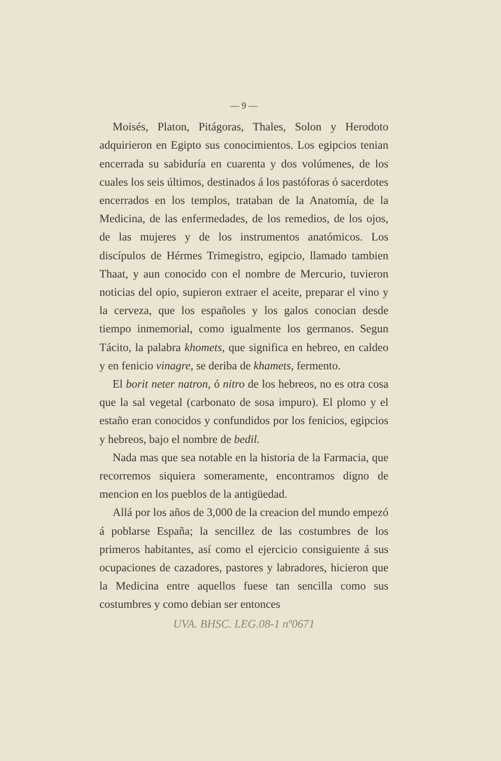— 9 —
Moisés, Platon, Pitágoras, Thales, Solon y Herodoto adquirieron en Egipto sus conocimientos. Los egipcios tenian encerrada su sabiduría en cuarenta y dos volúmenes, de los cuales los seis últimos, destinados á los pastóforas ó sacerdotes encerrados en los templos, trataban de la Anatomía, de la Medicina, de las enfermedades, de los remedios, de los ojos, de las mujeres y de los instrumentos anatómicos. Los discípulos de Hérmes Trimegistro, egipcio, llamado tambien Thaat, y aun conocido con el nombre de Mercurio, tuvieron noticias del opio, supieron extraer el aceite, preparar el vino y la cerveza, que los españoles y los galos conocian desde tiempo inmemorial, como igualmente los germanos. Segun Tácito, la palabra khomets, que significa en hebreo, en caldeo y en fenicio vinagre, se deriba de khamets, fermento.
El borit neter natron, ó nitro de los hebreos, no es otra cosa que la sal vegetal (carbonato de sosa impuro). El plomo y el estaño eran conocidos y confundidos por los fenicios, egipcios y hebreos, bajo el nombre de bedil.
Nada mas que sea notable en la historia de la Farmacia, que recorremos siquiera someramente, encontramos digno de mencion en los pueblos de la antigüedad.
Allá por los años de 3,000 de la creacion del mundo empezó á poblarse España; la sencillez de las costumbres de los primeros habitantes, así como el ejercicio consiguiente á sus ocupaciones de cazadores, pastores y labradores, hicieron que la Medicina entre aquellos fuese tan sencilla como sus costumbres y como debian ser entonces
UVA. BHSC. LEG.08-1 nº0671